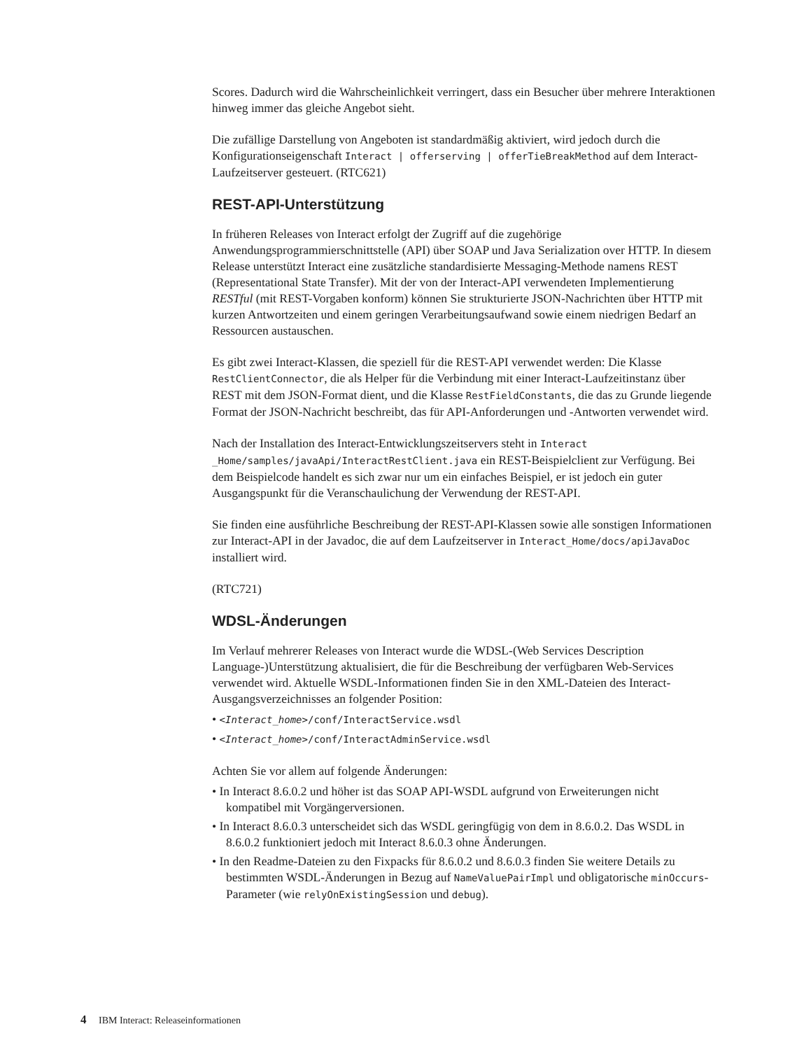Scores. Dadurch wird die Wahrscheinlichkeit verringert, dass ein Besucher über mehrere Interaktionen hinweg immer das gleiche Angebot sieht.
Die zufällige Darstellung von Angeboten ist standardmäßig aktiviert, wird jedoch durch die Konfigurationseigenschaft Interact | offerserving | offerTieBreakMethod auf dem Interact-Laufzeitserver gesteuert. (RTC621)
REST-API-Unterstützung
In früheren Releases von Interact erfolgt der Zugriff auf die zugehörige Anwendungsprogrammierschnittstelle (API) über SOAP und Java Serialization over HTTP. In diesem Release unterstützt Interact eine zusätzliche standardisierte Messaging-Methode namens REST (Representational State Transfer). Mit der von der Interact-API verwendeten Implementierung RESTful (mit REST-Vorgaben konform) können Sie strukturierte JSON-Nachrichten über HTTP mit kurzen Antwortzeiten und einem geringen Verarbeitungsaufwand sowie einem niedrigen Bedarf an Ressourcen austauschen.
Es gibt zwei Interact-Klassen, die speziell für die REST-API verwendet werden: Die Klasse RestClientConnector, die als Helper für die Verbindung mit einer Interact-Laufzeitinstanz über REST mit dem JSON-Format dient, und die Klasse RestFieldConstants, die das zu Grunde liegende Format der JSON-Nachricht beschreibt, das für API-Anforderungen und -Antworten verwendet wird.
Nach der Installation des Interact-Entwicklungszeitservers steht in Interact _Home/samples/javaApi/InteractRestClient.java ein REST-Beispielclient zur Verfügung. Bei dem Beispielcode handelt es sich zwar nur um ein einfaches Beispiel, er ist jedoch ein guter Ausgangspunkt für die Veranschaulichung der Verwendung der REST-API.
Sie finden eine ausführliche Beschreibung der REST-API-Klassen sowie alle sonstigen Informationen zur Interact-API in der Javadoc, die auf dem Laufzeitserver in Interact_Home/docs/apiJavaDoc installiert wird.
(RTC721)
WDSL-Änderungen
Im Verlauf mehrerer Releases von Interact wurde die WDSL-(Web Services Description Language-)Unterstützung aktualisiert, die für die Beschreibung der verfügbaren Web-Services verwendet wird. Aktuelle WSDL-Informationen finden Sie in den XML-Dateien des Interact-Ausgangsverzeichnisses an folgender Position:
• <Interact_home>/conf/InteractService.wsdl
• <Interact_home>/conf/InteractAdminService.wsdl
Achten Sie vor allem auf folgende Änderungen:
• In Interact 8.6.0.2 und höher ist das SOAP API-WSDL aufgrund von Erweiterungen nicht kompatibel mit Vorgängerversionen.
• In Interact 8.6.0.3 unterscheidet sich das WSDL geringfügig von dem in 8.6.0.2. Das WSDL in 8.6.0.2 funktioniert jedoch mit Interact 8.6.0.3 ohne Änderungen.
• In den Readme-Dateien zu den Fixpacks für 8.6.0.2 und 8.6.0.3 finden Sie weitere Details zu bestimmten WSDL-Änderungen in Bezug auf NameValuePairImpl und obligatorische minOccurs-Parameter (wie relyOnExistingSession und debug).
4 IBM Interact: Releaseinformationen